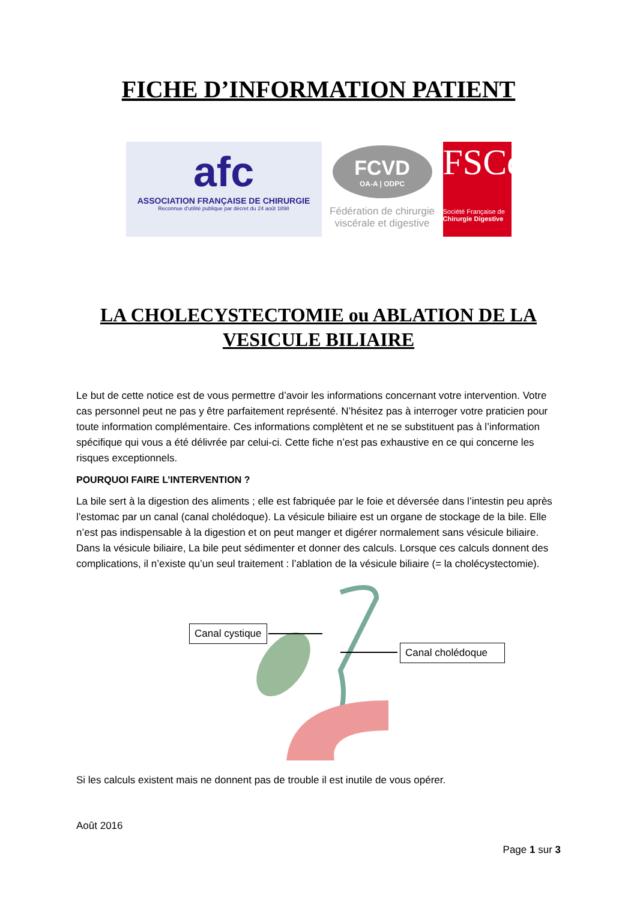FICHE D’INFORMATION PATIENT
afc
ASSOCIATION FRANÇAISE DE CHIRURGIE
Reconnue d'utilité publique par décret du 24 août 1898
FCVD
OA-A | ODPC
Fédération de chirurgie viscérale et digestive
FSCd
Société Française de
Chirurgie Digestive
LA CHOLECYSTECTOMIE ou ABLATION DE LA
VESICULE BILIAIRE
Le but de cette notice est de vous permettre d’avoir les informations concernant votre intervention. Votre cas personnel peut ne pas y être parfaitement représenté. N’hésitez pas à interroger votre praticien pour toute information complémentaire. Ces informations complètent et ne se substituent pas à l’information spécifique qui vous a été délivrée par celui-ci. Cette fiche n’est pas exhaustive en ce qui concerne les risques exceptionnels.
POURQUOI FAIRE L’INTERVENTION ?
La bile sert à la digestion des aliments ; elle est fabriquée par le foie et déversée dans l’intestin peu après l’estomac par un canal (canal cholédoque). La vésicule biliaire est un organe de stockage de la bile. Elle n’est pas indispensable à la digestion et on peut manger et digérer normalement sans vésicule biliaire. Dans la vésicule biliaire, La bile peut sédimenter et donner des calculs. Lorsque ces calculs donnent des complications, il n’existe qu’un seul traitement : l’ablation de la vésicule biliaire (= la cholécystectomie).
Canal cystique
Canal cholédoque
Si les calculs existent mais ne donnent pas de trouble il est inutile de vous opérer.
Août 2016
Page 1 sur 3